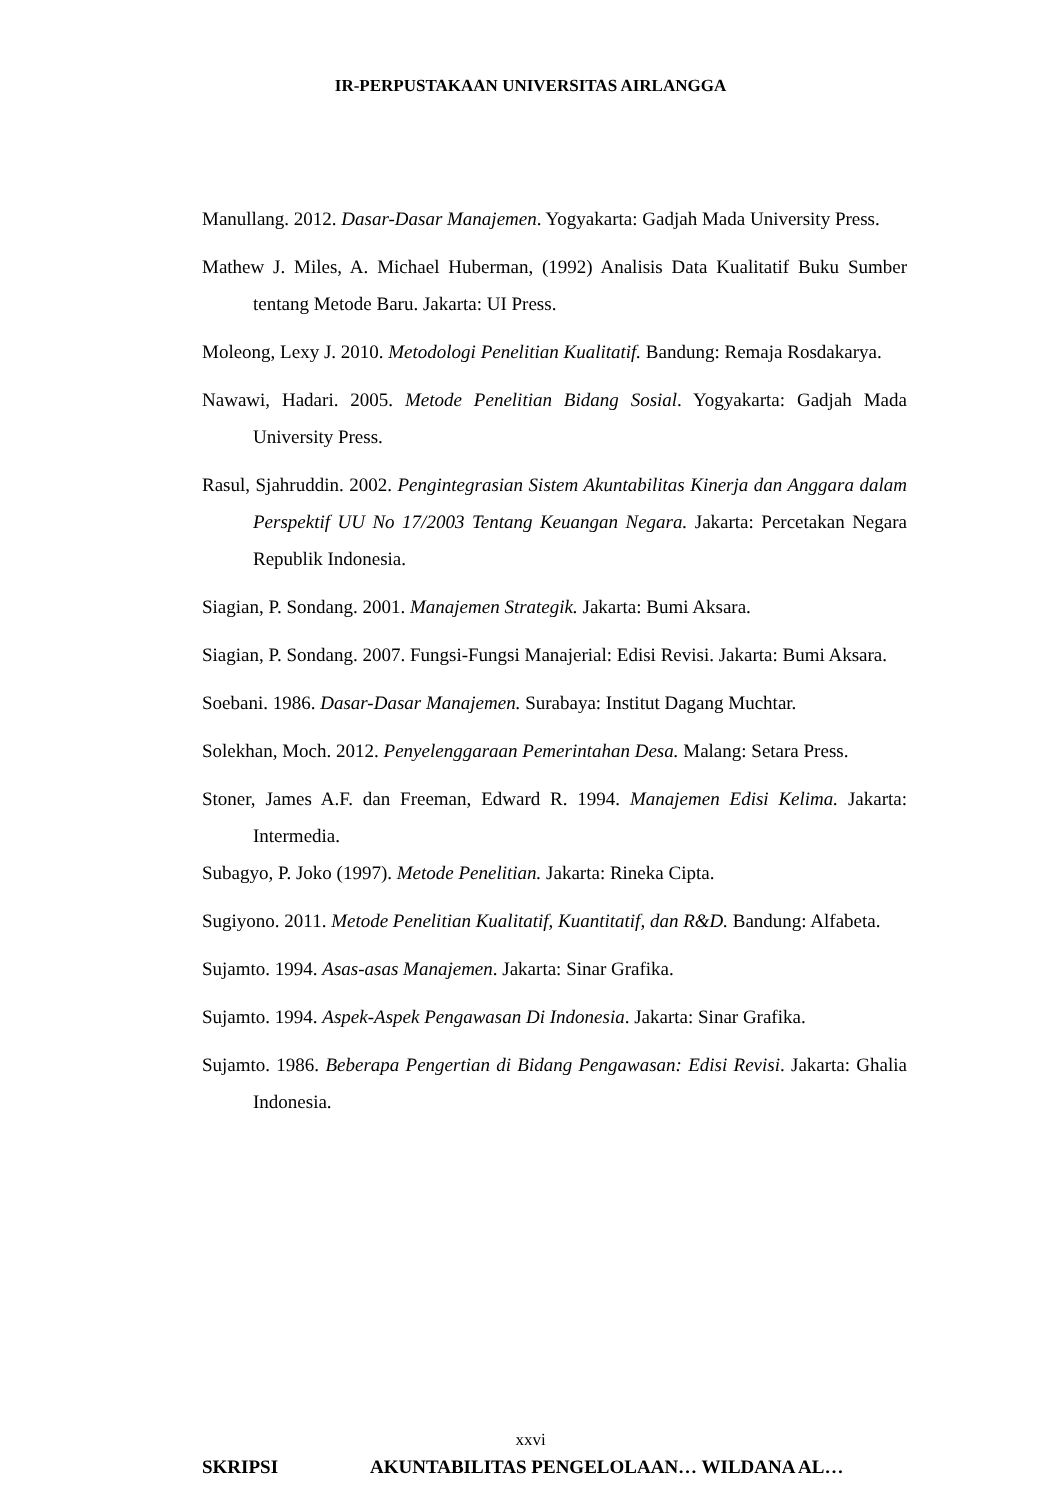IR-PERPUSTAKAAN UNIVERSITAS AIRLANGGA
Manullang. 2012. Dasar-Dasar Manajemen. Yogyakarta: Gadjah Mada University Press.
Mathew J. Miles, A. Michael Huberman, (1992) Analisis Data Kualitatif Buku Sumber tentang Metode Baru. Jakarta: UI Press.
Moleong, Lexy J. 2010. Metodologi Penelitian Kualitatif. Bandung: Remaja Rosdakarya.
Nawawi, Hadari. 2005. Metode Penelitian Bidang Sosial. Yogyakarta: Gadjah Mada University Press.
Rasul, Sjahruddin. 2002. Pengintegrasian Sistem Akuntabilitas Kinerja dan Anggara dalam Perspektif UU No 17/2003 Tentang Keuangan Negara. Jakarta: Percetakan Negara Republik Indonesia.
Siagian, P. Sondang. 2001. Manajemen Strategik. Jakarta: Bumi Aksara.
Siagian, P. Sondang. 2007. Fungsi-Fungsi Manajerial: Edisi Revisi. Jakarta: Bumi Aksara.
Soebani. 1986. Dasar-Dasar Manajemen. Surabaya: Institut Dagang Muchtar.
Solekhan, Moch. 2012. Penyelenggaraan Pemerintahan Desa. Malang: Setara Press.
Stoner, James A.F. dan Freeman, Edward R. 1994. Manajemen Edisi Kelima. Jakarta: Intermedia.
Subagyo, P. Joko (1997). Metode Penelitian. Jakarta: Rineka Cipta.
Sugiyono. 2011. Metode Penelitian Kualitatif, Kuantitatif, dan R&D. Bandung: Alfabeta.
Sujamto. 1994. Asas-asas Manajemen. Jakarta: Sinar Grafika.
Sujamto. 1994. Aspek-Aspek Pengawasan Di Indonesia. Jakarta: Sinar Grafika.
Sujamto. 1986. Beberapa Pengertian di Bidang Pengawasan: Edisi Revisi. Jakarta: Ghalia Indonesia.
xxvi
SKRIPSI AKUNTABILITAS PENGELOLAAN… WILDANA AL…